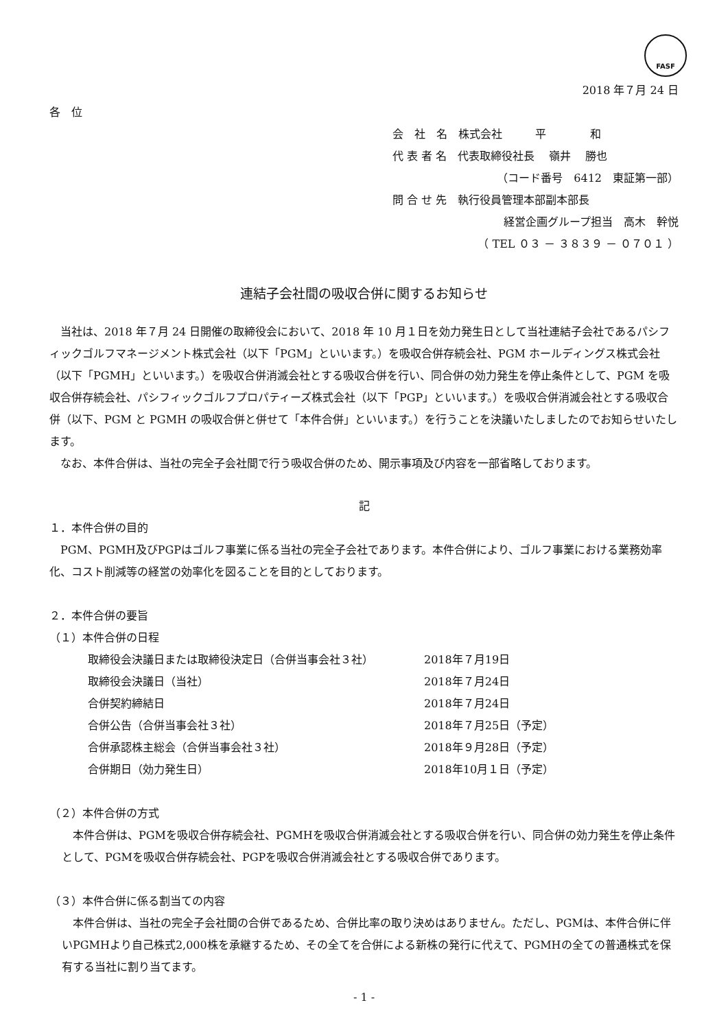FASF
2018 年７月 24 日
各　位
会　社　名　株式会社　　　平　　　　和
代 表 者 名　代表取締役社長　 嶺井　 勝也
（コード番号　6412　東証第一部）
問 合 せ 先　執行役員管理本部副本部長
経営企画グループ担当　高木　幹悦
（ TEL ０３ － ３８３９ － ０７０１ ）
連結子会社間の吸収合併に関するお知らせ
当社は、2018 年７月 24 日開催の取締役会において、2018 年 10 月１日を効力発生日として当社連結子会社であるパシフィックゴルフマネージメント株式会社（以下「PGM」といいます。）を吸収合併存続会社、PGM ホールディングス株式会社（以下「PGMH」といいます。）を吸収合併消滅会社とする吸収合併を行い、同合併の効力発生を停止条件として、PGM を吸収合併存続会社、パシフィックゴルフプロパティーズ株式会社（以下「PGP」といいます。）を吸収合併消滅会社とする吸収合併（以下、PGM と PGMH の吸収合併と併せて「本件合併」といいます。）を行うことを決議いたしましたのでお知らせいたします。
なお、本件合併は、当社の完全子会社間で行う吸収合併のため、開示事項及び内容を一部省略しております。
記
１．本件合併の目的
PGM、PGMH及びPGPはゴルフ事業に係る当社の完全子会社であります。本件合併により、ゴルフ事業における業務効率化、コスト削減等の経営の効率化を図ることを目的としております。
２．本件合併の要旨
（１）本件合併の日程
| 取締役会決議日または取締役決定日（合併当事会社３社） | 2018年７月19日 |
| 取締役会決議日（当社） | 2018年７月24日 |
| 合併契約締結日 | 2018年７月24日 |
| 合併公告（合併当事会社３社） | 2018年７月25日（予定） |
| 合併承認株主総会（合併当事会社３社） | 2018年９月28日（予定） |
| 合併期日（効力発生日） | 2018年10月１日（予定） |
（２）本件合併の方式
本件合併は、PGMを吸収合併存続会社、PGMHを吸収合併消滅会社とする吸収合併を行い、同合併の効力発生を停止条件として、PGMを吸収合併存続会社、PGPを吸収合併消滅会社とする吸収合併であります。
（３）本件合併に係る割当ての内容
本件合併は、当社の完全子会社間の合併であるため、合併比率の取り決めはありません。ただし、PGMは、本件合併に伴いPGMHより自己株式2,000株を承継するため、その全てを合併による新株の発行に代えて、PGMHの全ての普通株式を保有する当社に割り当てます。
- 1 -